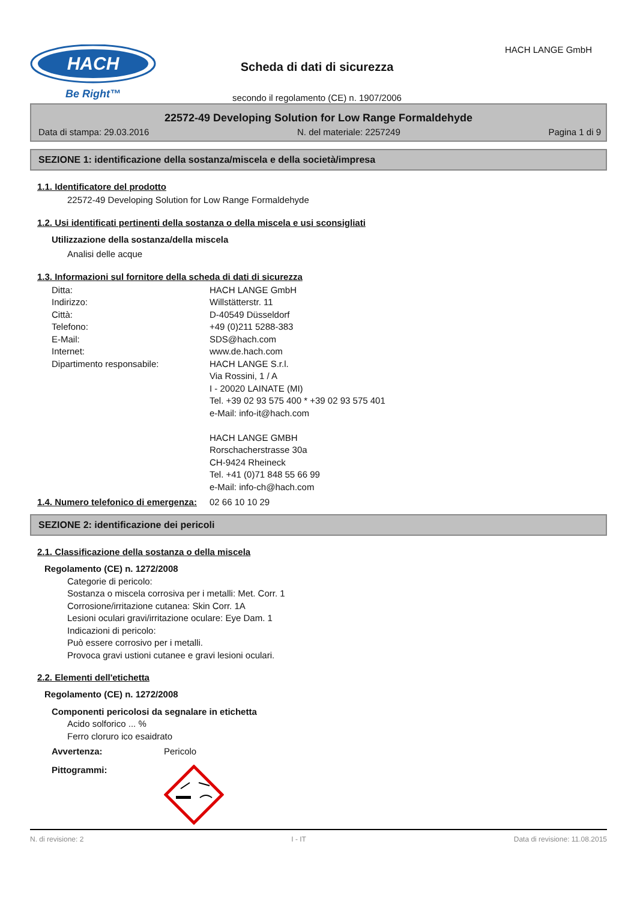HACH
Be Right™
Scheda di dati di sicurezza
secondo il regolamento (CE) n. 1907/2006
HACH LANGE GmbH
22572-49 Developing Solution for Low Range Formaldehyde
Data di stampa: 29.03.2016 N. del materiale: 2257249 Pagina 1 di 9
SEZIONE 1: identificazione della sostanza/miscela e della società/impresa
1.1. Identificatore del prodotto
22572-49 Developing Solution for Low Range Formaldehyde
1.2. Usi identificati pertinenti della sostanza o della miscela e usi sconsigliati
Utilizzazione della sostanza/della miscela
Analisi delle acque
1.3. Informazioni sul fornitore della scheda di dati di sicurezza
Ditta: HACH LANGE GmbH Indirizzo: Willstätterstr. 11 Città: D-40549 Düsseldorf Telefono: +49 (0)211 5288-383 E-Mail: SDS@hach.com Internet: www.de.hach.com Dipartimento responsabile: HACH LANGE S.r.l.
Via Rossini, 1 / A
I - 20020 LAINATE (MI)
Tel. +39 02 93 575 400 * +39 02 93 575 401
e-Mail: info-it@hach.com
HACH LANGE GMBH
Rorschacherstrasse 30a
CH-9424 Rheineck
Tel. +41 (0)71 848 55 66 99
e-Mail: info-ch@hach.com
1.4. Numero telefonico di emergenza: 02 66 10 10 29
SEZIONE 2: identificazione dei pericoli
2.1. Classificazione della sostanza o della miscela
Regolamento (CE) n. 1272/2008
Categorie di pericolo:
Sostanza o miscela corrosiva per i metalli: Met. Corr. 1
Corrosione/irritazione cutanea: Skin Corr. 1A
Lesioni oculari gravi/irritazione oculare: Eye Dam. 1
Indicazioni di pericolo:
Può essere corrosivo per i metalli.
Provoca gravi ustioni cutanee e gravi lesioni oculari.
2.2. Elementi dell'etichetta
Regolamento (CE) n. 1272/2008
Componenti pericolosi da segnalare in etichetta
Acido solforico ... %
Ferro cloruro ico esaidrato
Avvertenza: Pericolo
Pittogrammi:
N. di revisione: 2 I - IT Data di revisione: 11.08.2015